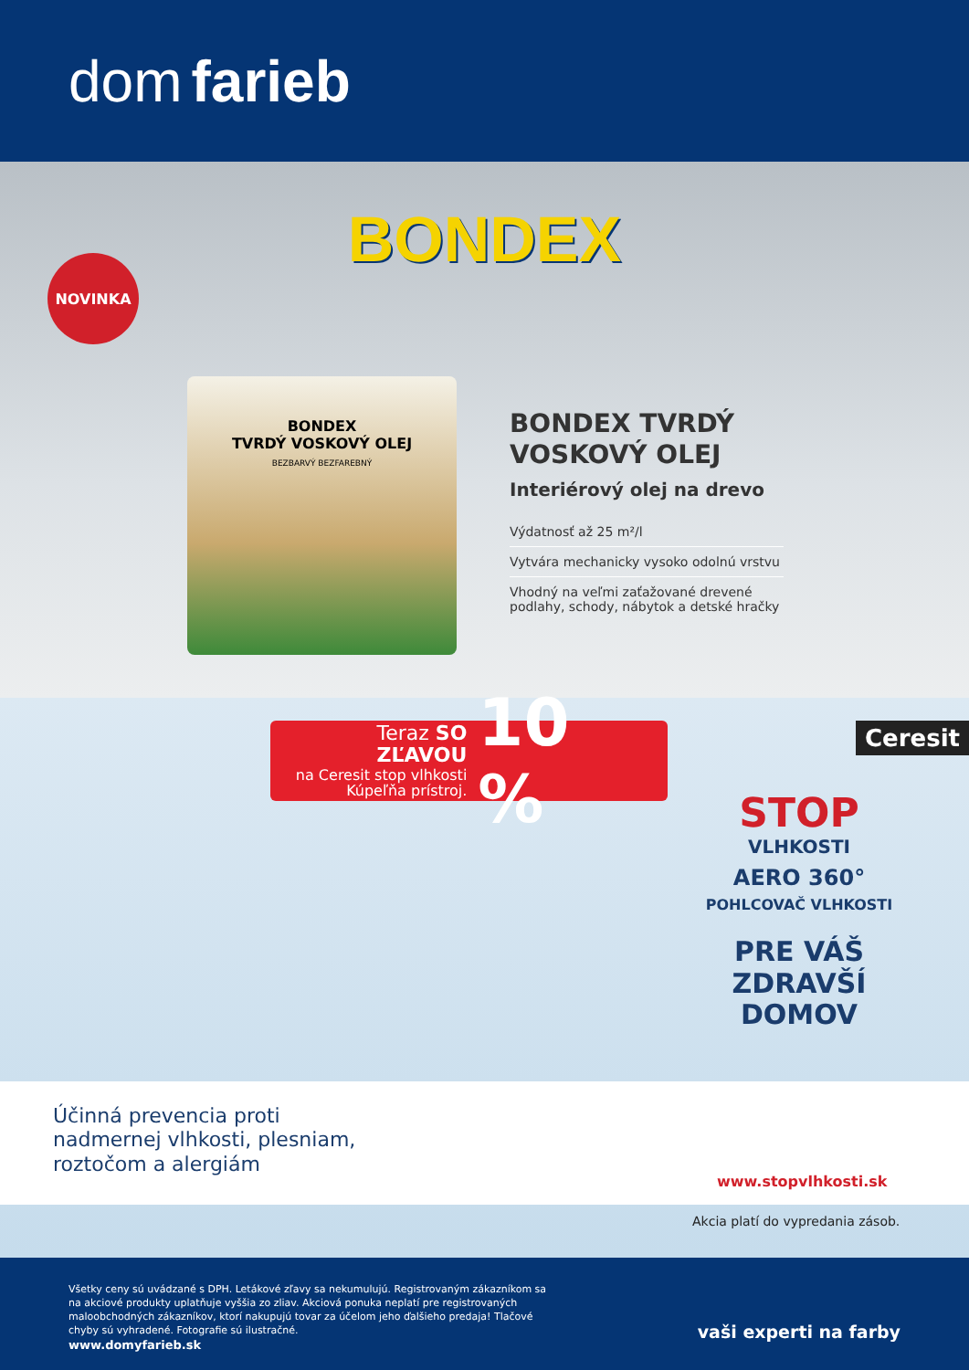dom farieb
BONDEX
NOVINKA
BONDEX
TVRDÝ VOSKOVÝ OLEJ
BEZBARVÝ BEZFAREBNÝ
BONDEX TVRDÝ VOSKOVÝ OLEJ
Interiérový olej na drevo
Výdatnosť až 25 m²/l
Vytvára mechanicky vysoko odolnú vrstvu
Vhodný na veľmi zaťažované drevené podlahy, schody, nábytok a detské hračky
Teraz SO ZĽAVOU
na Ceresit stop vlhkosti
Kúpeľňa prístroj.
10 %
Ceresit
STOP
VLHKOSTI
AERO 360°
POHLCOVAČ VLHKOSTI
PRE VÁŠ ZDRAVŠÍ DOMOV
Účinná prevencia proti
nadmernej vlhkosti, plesniam,
roztočom a alergiám
www.stopvlhkosti.sk
Akcia platí do vypredania zásob.
Všetky ceny sú uvádzané s DPH. Letákové zľavy sa nekumulujú. Registrovaným zákazníkom sa na akciové produkty uplatňuje vyššia zo zliav. Akciová ponuka neplatí pre registrovaných maloobchodných zákazníkov, ktorí nakupujú tovar za účelom jeho ďalšieho predaja! Tlačové chyby sú vyhradené. Fotografie sú ilustračné.
www.domyfarieb.sk
vaši experti na farby